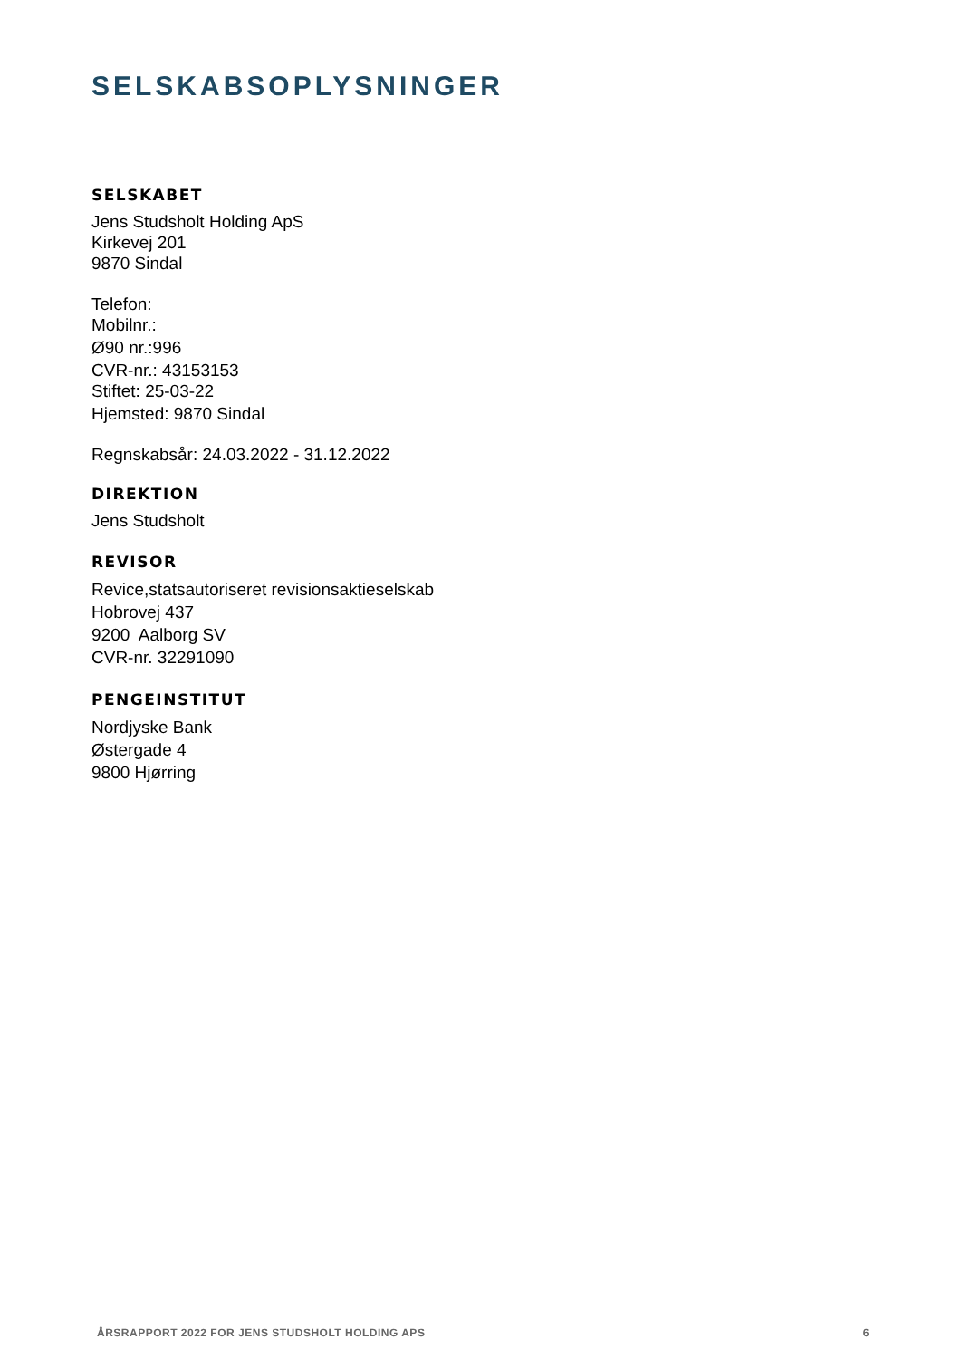SELSKABSOPLYSNINGER
SELSKABET
Jens Studsholt Holding ApS
Kirkevej 201
9870 Sindal
Telefon:
Mobilnr.:
Ø90 nr.:996
CVR-nr.: 43153153
Stiftet: 25-03-22
Hjemsted: 9870 Sindal
Regnskabsår: 24.03.2022 - 31.12.2022
DIREKTION
Jens Studsholt
REVISOR
Revice,statsautoriseret revisionsaktieselskab
Hobrovej 437
9200 Aalborg SV
CVR-nr. 32291090
PENGEINSTITUT
Nordjyske Bank
Østergade 4
9800 Hjørring
ÅRSRAPPORT 2022 FOR JENS STUDSHOLT HOLDING APS 6